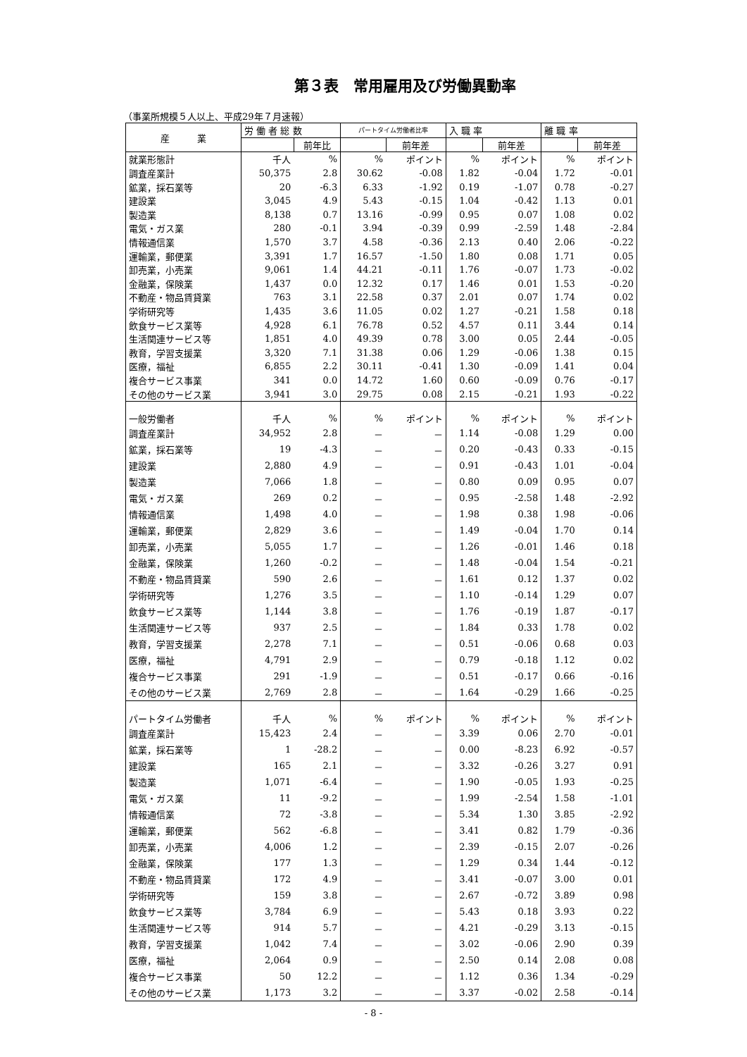第３表　常用雇用及び労働異動率
（事業所規模５人以上、平成29年７月速報）
| 産 業 | 労 働 者 総 数 | | パートタイム労働者比率 | | 入 職 率 | | 離 職 率 | |
| --- | --- | --- | --- | --- | --- | --- | --- | --- |
| | | 前年比 | | 前年差 | | 前年差 | | 前年差 |
| 就業形態計 | 千人 | % | % | ポイント | % | ポイント | % | ポイント |
| 調査産業計 | 50,375 | 2.8 | 30.62 | -0.08 | 1.82 | -0.04 | 1.72 | -0.01 |
| 鉱業，採石業等 | 20 | -6.3 | 6.33 | -1.92 | 0.19 | -1.07 | 0.78 | -0.27 |
| 建設業 | 3,045 | 4.9 | 5.43 | -0.15 | 1.04 | -0.42 | 1.13 | 0.01 |
| 製造業 | 8,138 | 0.7 | 13.16 | -0.99 | 0.95 | 0.07 | 1.08 | 0.02 |
| 電気・ガス業 | 280 | -0.1 | 3.94 | -0.39 | 0.99 | -2.59 | 1.48 | -2.84 |
| 情報通信業 | 1,570 | 3.7 | 4.58 | -0.36 | 2.13 | 0.40 | 2.06 | -0.22 |
| 運輸業，郵便業 | 3,391 | 1.7 | 16.57 | -1.50 | 1.80 | 0.08 | 1.71 | 0.05 |
| 卸売業，小売業 | 9,061 | 1.4 | 44.21 | -0.11 | 1.76 | -0.07 | 1.73 | -0.02 |
| 金融業，保険業 | 1,437 | 0.0 | 12.32 | 0.17 | 1.46 | 0.01 | 1.53 | -0.20 |
| 不動産・物品賃貸業 | 763 | 3.1 | 22.58 | 0.37 | 2.01 | 0.07 | 1.74 | 0.02 |
| 学術研究等 | 1,435 | 3.6 | 11.05 | 0.02 | 1.27 | -0.21 | 1.58 | 0.18 |
| 飲食サービス業等 | 4,928 | 6.1 | 76.78 | 0.52 | 4.57 | 0.11 | 3.44 | 0.14 |
| 生活関連サービス等 | 1,851 | 4.0 | 49.39 | 0.78 | 3.00 | 0.05 | 2.44 | -0.05 |
| 教育，学習支援業 | 3,320 | 7.1 | 31.38 | 0.06 | 1.29 | -0.06 | 1.38 | 0.15 |
| 医療，福祉 | 6,855 | 2.2 | 30.11 | -0.41 | 1.30 | -0.09 | 1.41 | 0.04 |
| 複合サービス事業 | 341 | 0.0 | 14.72 | 1.60 | 0.60 | -0.09 | 0.76 | -0.17 |
| その他のサービス業 | 3,941 | 3.0 | 29.75 | 0.08 | 2.15 | -0.21 | 1.93 | -0.22 |
| 一般労働者 | 千人 | % | % | ポイント | % | ポイント | % | ポイント |
| 調査産業計 | 34,952 | 2.8 | － | － | 1.14 | -0.08 | 1.29 | 0.00 |
| 鉱業，採石業等 | 19 | -4.3 | － | － | 0.20 | -0.43 | 0.33 | -0.15 |
| 建設業 | 2,880 | 4.9 | － | － | 0.91 | -0.43 | 1.01 | -0.04 |
| 製造業 | 7,066 | 1.8 | － | － | 0.80 | 0.09 | 0.95 | 0.07 |
| 電気・ガス業 | 269 | 0.2 | － | － | 0.95 | -2.58 | 1.48 | -2.92 |
| 情報通信業 | 1,498 | 4.0 | － | － | 1.98 | 0.38 | 1.98 | -0.06 |
| 運輸業，郵便業 | 2,829 | 3.6 | － | － | 1.49 | -0.04 | 1.70 | 0.14 |
| 卸売業，小売業 | 5,055 | 1.7 | － | － | 1.26 | -0.01 | 1.46 | 0.18 |
| 金融業，保険業 | 1,260 | -0.2 | － | － | 1.48 | -0.04 | 1.54 | -0.21 |
| 不動産・物品賃貸業 | 590 | 2.6 | － | － | 1.61 | 0.12 | 1.37 | 0.02 |
| 学術研究等 | 1,276 | 3.5 | － | － | 1.10 | -0.14 | 1.29 | 0.07 |
| 飲食サービス業等 | 1,144 | 3.8 | － | － | 1.76 | -0.19 | 1.87 | -0.17 |
| 生活関連サービス等 | 937 | 2.5 | － | － | 1.84 | 0.33 | 1.78 | 0.02 |
| 教育，学習支援業 | 2,278 | 7.1 | － | － | 0.51 | -0.06 | 0.68 | 0.03 |
| 医療，福祉 | 4,791 | 2.9 | － | － | 0.79 | -0.18 | 1.12 | 0.02 |
| 複合サービス事業 | 291 | -1.9 | － | － | 0.51 | -0.17 | 0.66 | -0.16 |
| その他のサービス業 | 2,769 | 2.8 | － | － | 1.64 | -0.29 | 1.66 | -0.25 |
| パートタイム労働者 | 千人 | % | % | ポイント | % | ポイント | % | ポイント |
| 調査産業計 | 15,423 | 2.4 | － | － | 3.39 | 0.06 | 2.70 | -0.01 |
| 鉱業，採石業等 | 1 | -28.2 | － | － | 0.00 | -8.23 | 6.92 | -0.57 |
| 建設業 | 165 | 2.1 | － | － | 3.32 | -0.26 | 3.27 | 0.91 |
| 製造業 | 1,071 | -6.4 | － | － | 1.90 | -0.05 | 1.93 | -0.25 |
| 電気・ガス業 | 11 | -9.2 | － | － | 1.99 | -2.54 | 1.58 | -1.01 |
| 情報通信業 | 72 | -3.8 | － | － | 5.34 | 1.30 | 3.85 | -2.92 |
| 運輸業，郵便業 | 562 | -6.8 | － | － | 3.41 | 0.82 | 1.79 | -0.36 |
| 卸売業，小売業 | 4,006 | 1.2 | － | － | 2.39 | -0.15 | 2.07 | -0.26 |
| 金融業，保険業 | 177 | 1.3 | － | － | 1.29 | 0.34 | 1.44 | -0.12 |
| 不動産・物品賃貸業 | 172 | 4.9 | － | － | 3.41 | -0.07 | 3.00 | 0.01 |
| 学術研究等 | 159 | 3.8 | － | － | 2.67 | -0.72 | 3.89 | 0.98 |
| 飲食サービス業等 | 3,784 | 6.9 | － | － | 5.43 | 0.18 | 3.93 | 0.22 |
| 生活関連サービス等 | 914 | 5.7 | － | － | 4.21 | -0.29 | 3.13 | -0.15 |
| 教育，学習支援業 | 1,042 | 7.4 | － | － | 3.02 | -0.06 | 2.90 | 0.39 |
| 医療，福祉 | 2,064 | 0.9 | － | － | 2.50 | 0.14 | 2.08 | 0.08 |
| 複合サービス事業 | 50 | 12.2 | － | － | 1.12 | 0.36 | 1.34 | -0.29 |
| その他のサービス業 | 1,173 | 3.2 | － | － | 3.37 | -0.02 | 2.58 | -0.14 |
- 8 -